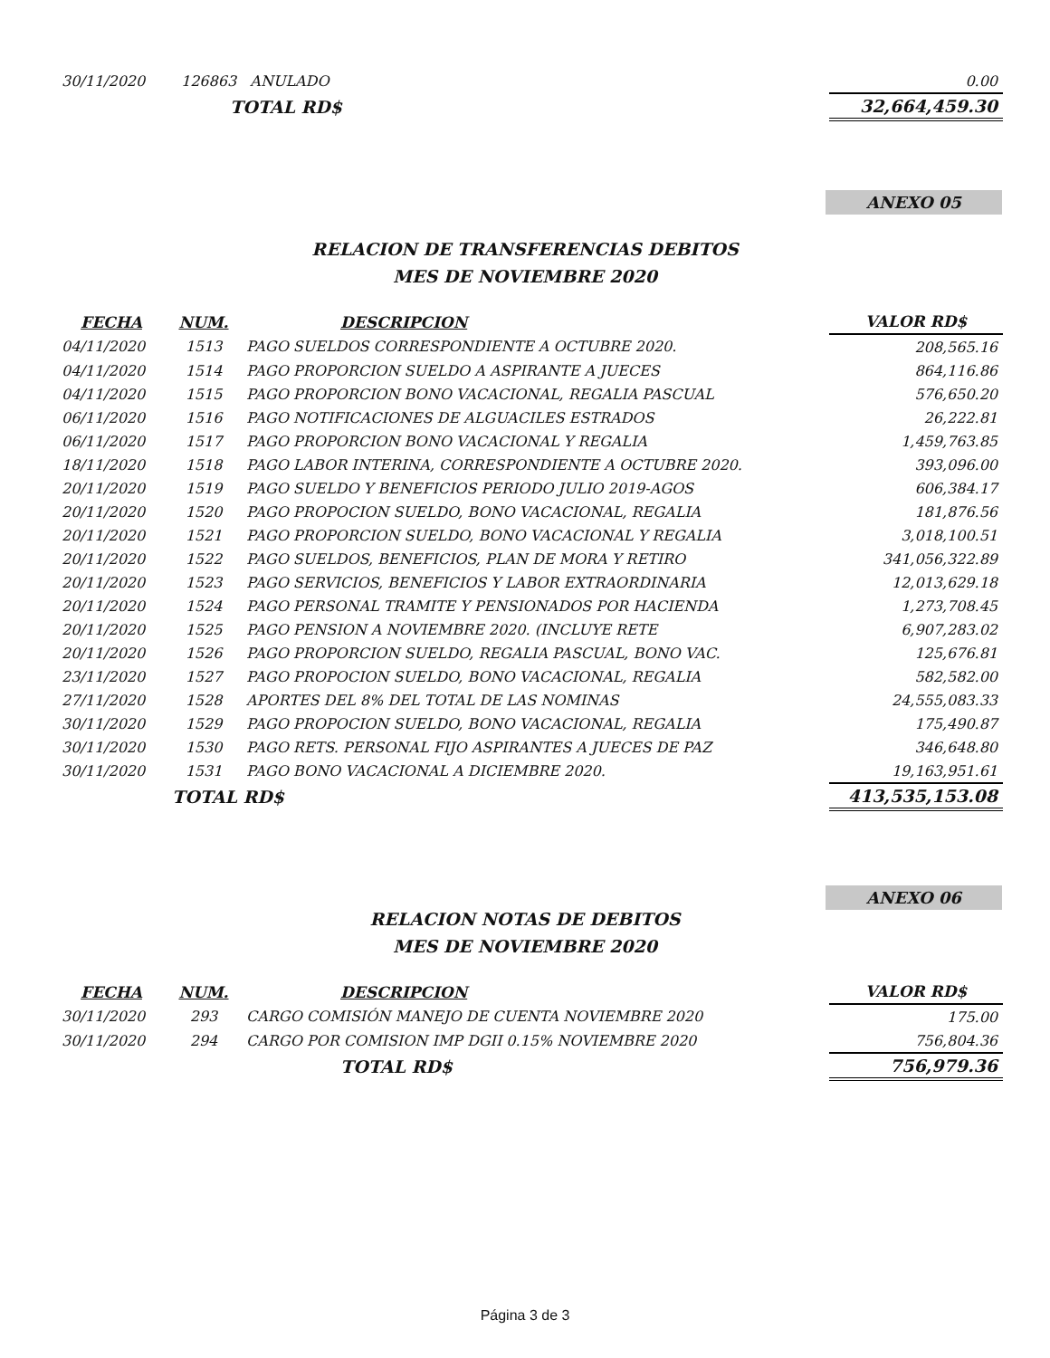| 30/11/2020 | 126863 ANULADO | 0.00 |
| | TOTAL RD$ | 32,664,459.30 |
ANEXO 05
RELACION DE TRANSFERENCIAS DEBITOS
MES DE NOVIEMBRE 2020
| FECHA | NUM. | DESCRIPCION | VALOR RD$ |
| --- | --- | --- | --- |
| 04/11/2020 | 1513 | PAGO SUELDOS CORRESPONDIENTE A OCTUBRE 2020. | 208,565.16 |
| 04/11/2020 | 1514 | PAGO PROPORCION SUELDO A ASPIRANTE A JUECES | 864,116.86 |
| 04/11/2020 | 1515 | PAGO PROPORCION BONO VACACIONAL, REGALIA PASCUAL | 576,650.20 |
| 06/11/2020 | 1516 | PAGO NOTIFICACIONES DE ALGUACILES ESTRADOS | 26,222.81 |
| 06/11/2020 | 1517 | PAGO PROPORCION BONO VACACIONAL Y REGALIA | 1,459,763.85 |
| 18/11/2020 | 1518 | PAGO LABOR INTERINA, CORRESPONDIENTE A OCTUBRE 2020. | 393,096.00 |
| 20/11/2020 | 1519 | PAGO SUELDO Y BENEFICIOS PERIODO JULIO 2019-AGOS | 606,384.17 |
| 20/11/2020 | 1520 | PAGO PROPOCION SUELDO, BONO VACACIONAL, REGALIA | 181,876.56 |
| 20/11/2020 | 1521 | PAGO PROPORCION SUELDO, BONO VACACIONAL Y REGALIA | 3,018,100.51 |
| 20/11/2020 | 1522 | PAGO SUELDOS, BENEFICIOS, PLAN DE MORA Y RETIRO | 341,056,322.89 |
| 20/11/2020 | 1523 | PAGO SERVICIOS, BENEFICIOS Y LABOR EXTRAORDINARIA | 12,013,629.18 |
| 20/11/2020 | 1524 | PAGO PERSONAL TRAMITE Y PENSIONADOS POR HACIENDA | 1,273,708.45 |
| 20/11/2020 | 1525 | PAGO PENSION A NOVIEMBRE 2020. (INCLUYE RETE | 6,907,283.02 |
| 20/11/2020 | 1526 | PAGO PROPORCION SUELDO, REGALIA PASCUAL, BONO VAC. | 125,676.81 |
| 23/11/2020 | 1527 | PAGO PROPOCION SUELDO, BONO VACACIONAL, REGALIA | 582,582.00 |
| 27/11/2020 | 1528 | APORTES DEL 8% DEL TOTAL DE LAS NOMINAS | 24,555,083.33 |
| 30/11/2020 | 1529 | PAGO PROPOCION SUELDO, BONO VACACIONAL, REGALIA | 175,490.87 |
| 30/11/2020 | 1530 | PAGO RETS. PERSONAL FIJO ASPIRANTES A JUECES DE PAZ | 346,648.80 |
| 30/11/2020 | 1531 | PAGO BONO VACACIONAL A DICIEMBRE 2020. | 19,163,951.61 |
| | TOTAL RD$ | | 413,535,153.08 |
ANEXO 06
RELACION NOTAS DE DEBITOS
MES DE NOVIEMBRE 2020
| FECHA | NUM. | DESCRIPCION | VALOR RD$ |
| --- | --- | --- | --- |
| 30/11/2020 | 293 | CARGO COMISIÓN MANEJO DE CUENTA NOVIEMBRE 2020 | 175.00 |
| 30/11/2020 | 294 | CARGO POR COMISION IMP DGII 0.15% NOVIEMBRE 2020 | 756,804.36 |
| | | TOTAL RD$ | 756,979.36 |
Página 3 de 3